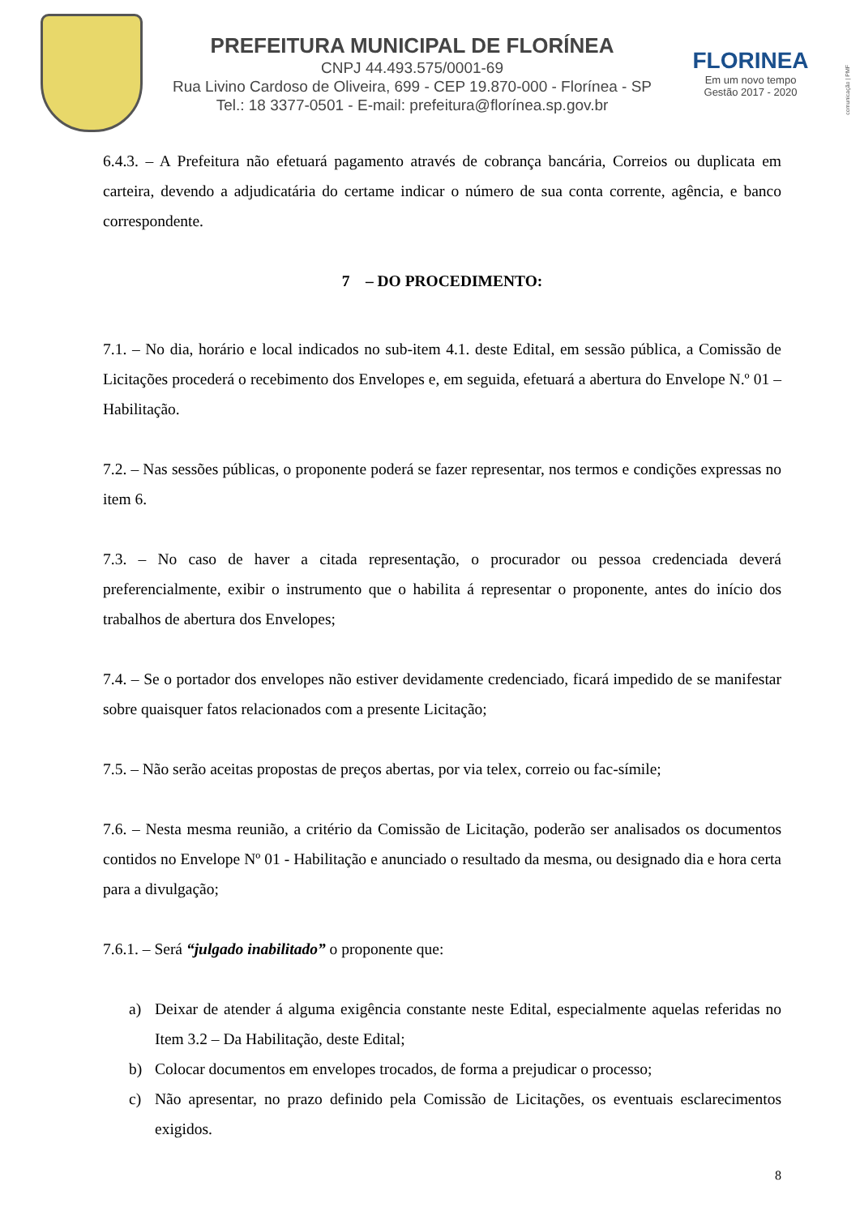PREFEITURA MUNICIPAL DE FLORÍNEA
CNPJ 44.493.575/0001-69
Rua Livino Cardoso de Oliveira, 699 - CEP 19.870-000 - Florínea - SP
Tel.: 18 3377-0501 - E-mail: prefeitura@florínea.sp.gov.br
FLORINEA
Em um novo tempo
Gestão 2017 - 2020
comunicação | PMF
6.4.3. – A Prefeitura não efetuará pagamento através de cobrança bancária, Correios ou duplicata em carteira, devendo a adjudicatária do certame indicar o número de sua conta corrente, agência, e banco correspondente.
7 – DO PROCEDIMENTO:
7.1. – No dia, horário e local indicados no sub-item 4.1. deste Edital, em sessão pública, a Comissão de Licitações procederá o recebimento dos Envelopes e, em seguida, efetuará a abertura do Envelope N.º 01 – Habilitação.
7.2. – Nas sessões públicas, o proponente poderá se fazer representar, nos termos e condições expressas no item 6.
7.3. – No caso de haver a citada representação, o procurador ou pessoa credenciada deverá preferencialmente, exibir o instrumento que o habilita á representar o proponente, antes do início dos trabalhos de abertura dos Envelopes;
7.4. – Se o portador dos envelopes não estiver devidamente credenciado, ficará impedido de se manifestar sobre quaisquer fatos relacionados com a presente Licitação;
7.5. – Não serão aceitas propostas de preços abertas, por via telex, correio ou fac-símile;
7.6. – Nesta mesma reunião, a critério da Comissão de Licitação, poderão ser analisados os documentos contidos no Envelope Nº 01 - Habilitação e anunciado o resultado da mesma, ou designado dia e hora certa para a divulgação;
7.6.1. – Será “julgado inabilitado” o proponente que:
a) Deixar de atender á alguma exigência constante neste Edital, especialmente aquelas referidas no Item 3.2 – Da Habilitação, deste Edital;
b) Colocar documentos em envelopes trocados, de forma a prejudicar o processo;
c) Não apresentar, no prazo definido pela Comissão de Licitações, os eventuais esclarecimentos exigidos.
8